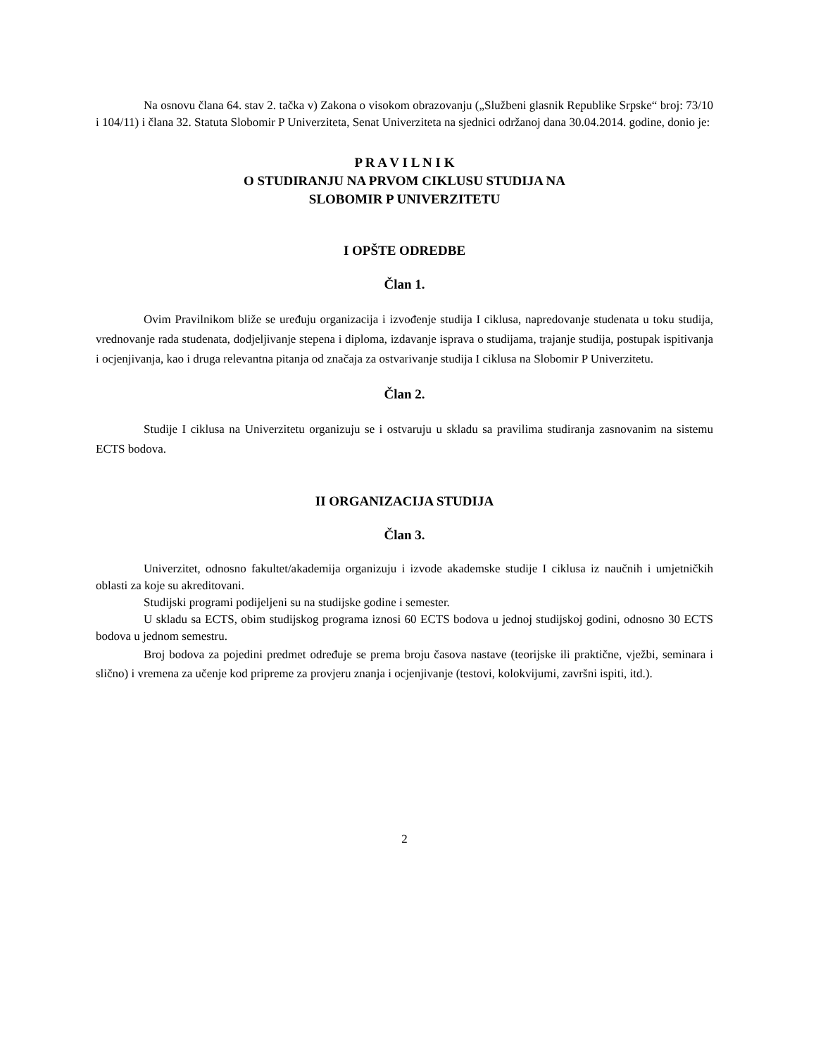Na osnovu člana 64. stav 2. tačka v) Zakona o visokom obrazovanju („Službeni glasnik Republike Srpske“ broj: 73/10 i 104/11) i člana 32. Statuta Slobomir P Univerziteta, Senat Univerziteta na sjednici održanoj dana 30.04.2014. godine, donio je:
P R A V I L N I K
O STUDIRANJU NA PRVOM CIKLUSU STUDIJA NA
SLOBOMIR P UNIVERZITETU
I OPŠTE ODREDBE
Član 1.
Ovim Pravilnikom bliže se uređuju organizacija i izvođenje studija I ciklusa, napredovanje studenata u toku studija, vrednovanje rada studenata, dodjeljivanje stepena i diploma, izdavanje isprava o studijama, trajanje studija, postupak ispitivanja i ocjenjivanja, kao i druga relevantna pitanja od značaja za ostvarivanje studija I ciklusa na Slobomir P Univerzitetu.
Član 2.
Studije I ciklusa na Univerzitetu organizuju se i ostvaruju u skladu sa pravilima studiranja zasnovanim na sistemu ECTS bodova.
II ORGANIZACIJA STUDIJA
Član 3.
Univerzitet, odnosno fakultet/akademija organizuju i izvode akademske studije I ciklusa iz naučnih i umjetničkih oblasti za koje su akreditovani.
Studijski programi podijeljeni su na studijske godine i semester.
U skladu sa ECTS, obim studijskog programa iznosi 60 ECTS bodova u jednoj studijskoj godini, odnosno 30 ECTS bodova u jednom semestru.
Broj bodova za pojedini predmet određuje se prema broju časova nastave (teorijske ili praktične, vježbi, seminara i slično) i vremena za učenje kod pripreme za provjeru znanja i ocjenjivanje (testovi, kolokvijumi, završni ispiti, itd.).
2